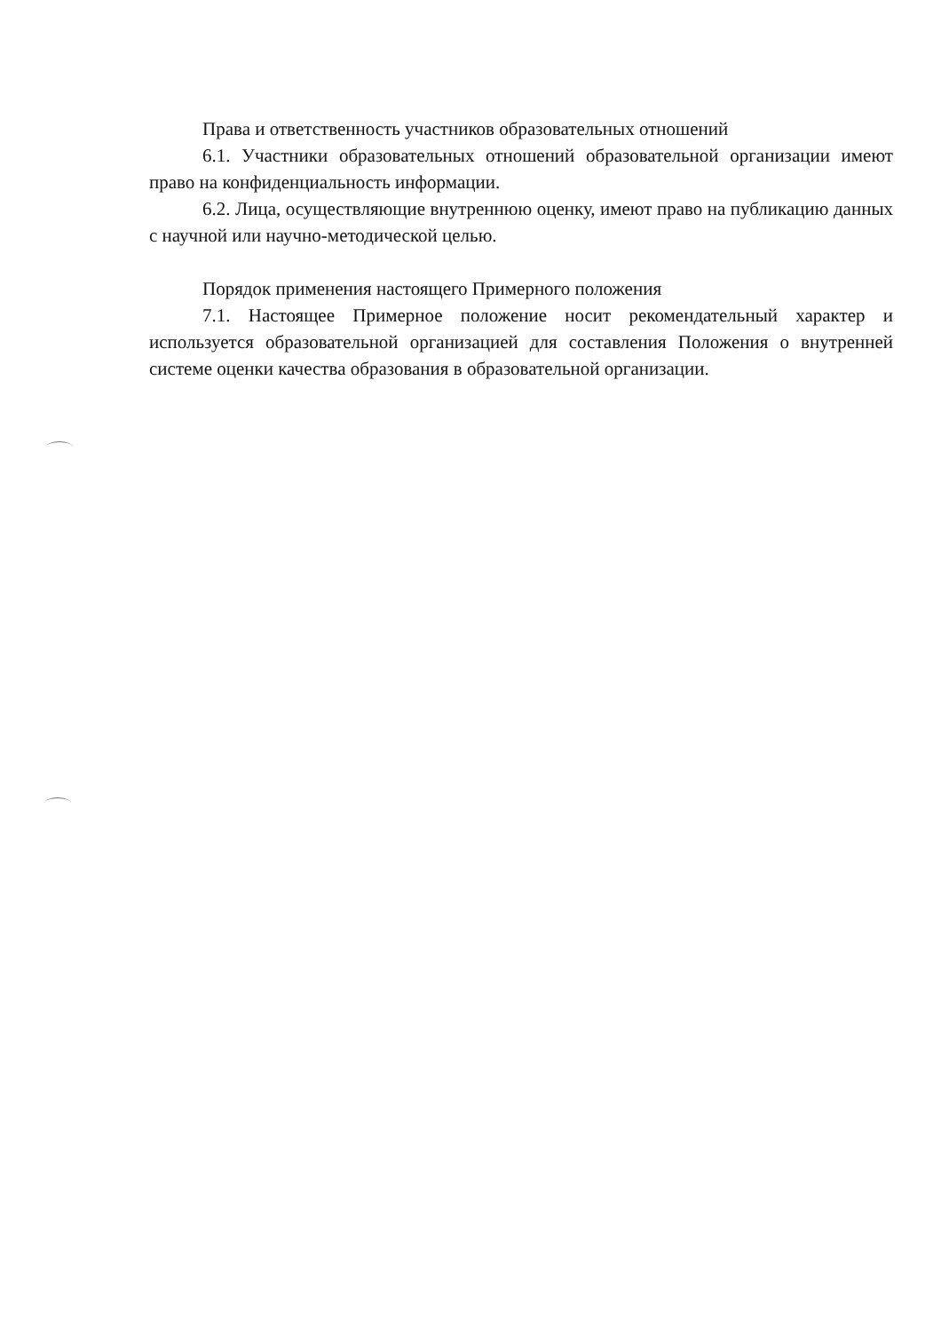Права и ответственность участников образовательных отношений
6.1. Участники образовательных отношений образовательной организации имеют право на конфиденциальность информации.
6.2. Лица, осуществляющие внутреннюю оценку, имеют право на публикацию данных с научной или научно-методической целью.
Порядок применения настоящего Примерного положения
7.1. Настоящее Примерное положение носит рекомендательный характер и используется образовательной организацией для составления Положения о внутренней системе оценки качества образования в образовательной организации.